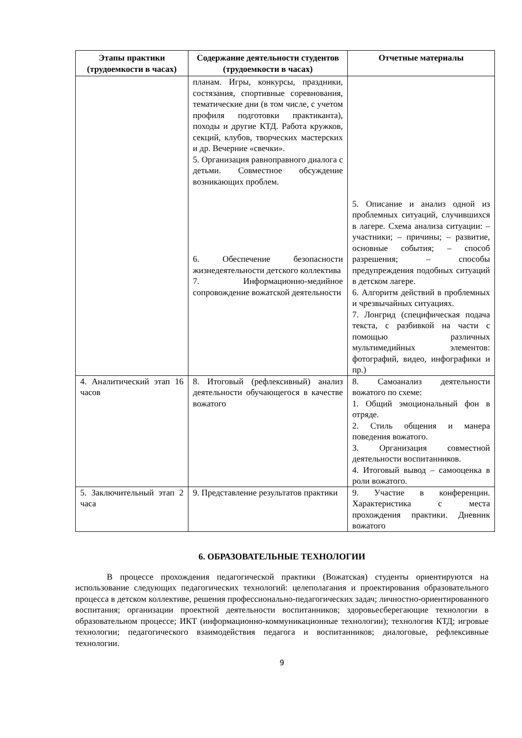| Этапы практики (трудоемкости в часах) | Содержание деятельности студентов (трудоемкости в часах) | Отчетные материалы |
| --- | --- | --- |
| | планам. Игры, конкурсы, праздники, состязания, спортивные соревнования, тематические дни (в том числе, с учетом профиля подготовки практиканта), походы и другие КТД. Работа кружков, секций, клубов, творческих мастерских и др. Вечерние «свечки». 5. Организация равноправного диалога с детьми. Совместное обсуждение возникающих проблем. 6. Обеспечение безопасности жизнедеятельности детского коллектива 7. Информационно-медийное сопровождение вожатской деятельности | 5. Описание и анализ одной из проблемных ситуаций, случившихся в лагере. Схема анализа ситуации: – участники; – причины; – развитие, основные события; – способ разрешения; – способы предупреждения подобных ситуаций в детском лагере. 6. Алгоритм действий в проблемных и чрезвычайных ситуациях. 7. Лонгрид (специфическая подача текста, с разбивкой на части с помощью различных мультимедийных элементов: фотографий, видео, инфографики и пр.) |
| 4. Аналитический этап 16 часов | 8. Итоговый (рефлексивный) анализ деятельности обучающегося в качестве вожатого | 8. Самоанализ деятельности вожатого по схеме: 1. Общий эмоциональный фон в отряде. 2. Стиль общения и манера поведения вожатого. 3. Организация совместной деятельности воспитанников. 4. Итоговый вывод – самооценка в роли вожатого. |
| 5. Заключительный этап 2 часа | 9. Представление результатов практики | 9. Участие в конференции. Характеристика с места прохождения практики. Дневник вожатого |
6. ОБРАЗОВАТЕЛЬНЫЕ ТЕХНОЛОГИИ
В процессе прохождения педагогической практики (Вожатская) студенты ориентируются на использование следующих педагогических технологий: целеполагания и проектирования образовательного процесса в детском коллективе, решения профессионально-педагогических задач; личностно-ориентированного воспитания; организации проектной деятельности воспитанников; здоровьесберегающие технологии в образовательном процессе; ИКТ (информационно-коммуникационные технологии); технология КТД; игровые технологии; педагогического взаимодействия педагога и воспитанников; диалоговые, рефлексивные технологии.
9